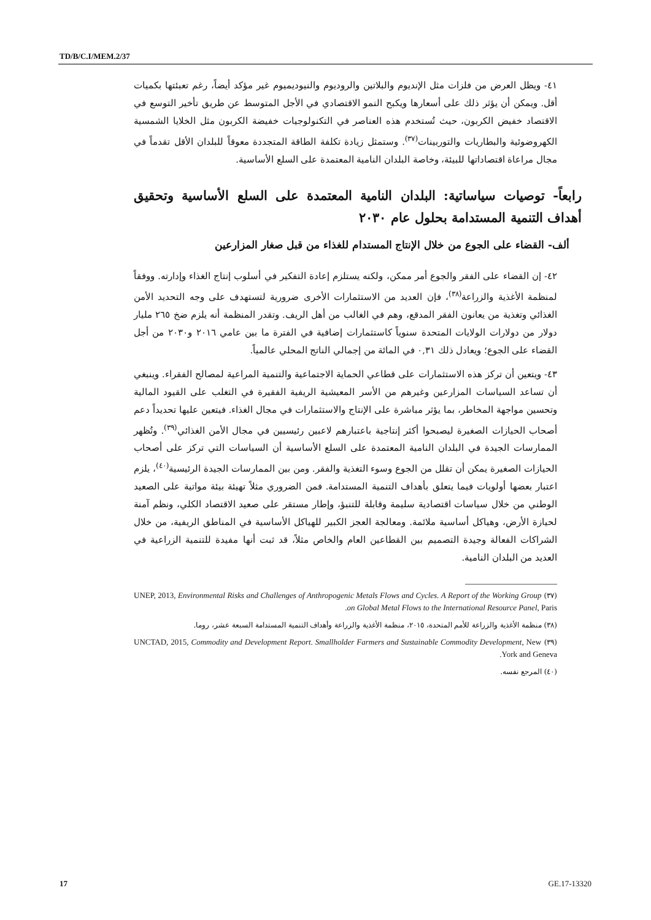TD/B/C.I/MEM.2/37
٤١- ويظل العرض من فلزات مثل الإنديوم والبلاتين والروديوم والنيوديميوم غير مؤكد أيضاً، رغم تعبئتها بكميات أقل. ويمكن أن يؤثر ذلك على أسعارها ويكبح النمو الاقتصادي في الأجل المتوسط عن طريق تأخير التوسع في الاقتصاد خفيض الكربون، حيث تُستخدم هذه العناصر في التكنولوجيات خفيضة الكربون مثل الخلايا الشمسية الكهروضوئية والبطاريات والتوربينات<sup>(٣٧)</sup>. وستمثل زيادة تكلفة الطاقة المتجددة معوقاً للبلدان الأقل تقدماً في مجال مراعاة اقتصاداتها للبيئة، وخاصة البلدان النامية المعتمدة على السلع الأساسية.
رابعاً- توصيات سياساتية: البلدان النامية المعتمدة على السلع الأساسية وتحقيق أهداف التنمية المستدامة بحلول عام ٢٠٣٠
ألف- القضاء على الجوع من خلال الإنتاج المستدام للغذاء من قبل صغار المزارعين
٤٢- إن القضاء على الفقر والجوع أمر ممكن، ولكنه يستلزم إعادة التفكير في أسلوب إنتاج الغذاء وإدارته. ووفقاً لمنظمة الأغذية والزراعة<sup>(٣٨)</sup>، فإن العديد من الاستثمارات الأخرى ضرورية لتستهدف على وجه التحديد الأمن الغذائي وتغذية من يعانون الفقر المدقع، وهم في الغالب من أهل الريف. وتقدر المنظمة أنه يلزم ضخ ٢٦٥ مليار دولار من دولارات الولايات المتحدة سنوياً كاستثمارات إضافية في الفترة ما بين عامي ٢٠١٦ و٢٠٣٠ من أجل القضاء على الجوع؛ ويعادل ذلك ٠,٣١ في المائة من إجمالي الناتج المحلي عالمياً.
٤٣- ويتعين أن تركز هذه الاستثمارات على قطاعي الحماية الاجتماعية والتنمية المراعية لمصالح الفقراء. وينبغي أن تساعد السياسات المزارعين وغيرهم من الأسر المعيشية الريفية الفقيرة في التغلب على القيود المالية وتحسين مواجهة المخاطر، بما يؤثر مباشرة على الإنتاج والاستثمارات في مجال الغذاء. فيتعين عليها تحديداً دعم أصحاب الحيازات الصغيرة ليصبحوا أكثر إنتاجية باعتبارهم لاعبين رئيسيين في مجال الأمن الغذائي<sup>(٣٩)</sup>. وتُظهر الممارسات الجيدة في البلدان النامية المعتمدة على السلع الأساسية أن السياسات التي تركز على أصحاب الحيازات الصغيرة يمكن أن تقلل من الجوع وسوء التغذية والفقر. ومن بين الممارسات الجيدة الرئيسية<sup>(٤٠)</sup>، يلزم اعتبار بعضها أولويات فيما يتعلق بأهداف التنمية المستدامة. فمن الضروري مثلاً تهيئة بيئة مواتية على الصعيد الوطني من خلال سياسات اقتصادية سليمة وقابلة للتنبؤ، وإطار مستقر على صعيد الاقتصاد الكلي، ونظم آمنة لحيازة الأرض، وهياكل أساسية ملائمة. ومعالجة العجز الكبير للهياكل الأساسية في المناطق الريفية، من خلال الشراكات الفعالة وجيدة التصميم بين القطاعين العام والخاص مثلاً، قد ثبت أنها مفيدة للتنمية الزراعية في العديد من البلدان النامية.
(٣٧) UNEP, 2013, Environmental Risks and Challenges of Anthropogenic Metals Flows and Cycles. A Report of the Working Group on Global Metal Flows to the International Resource Panel, Paris.
(٣٨) منظمة الأغذية والزراعة للأمم المتحدة، ٢٠١٥، منظمة الأغذية والزراعة وأهداف التنمية المستدامة السبعة عشر، روما.
(٣٩) UNCTAD, 2015, Commodity and Development Report. Smallholder Farmers and Sustainable Commodity Development, New York and Geneva.
(٤٠) المرجع نفسه.
17 GE.17-13320